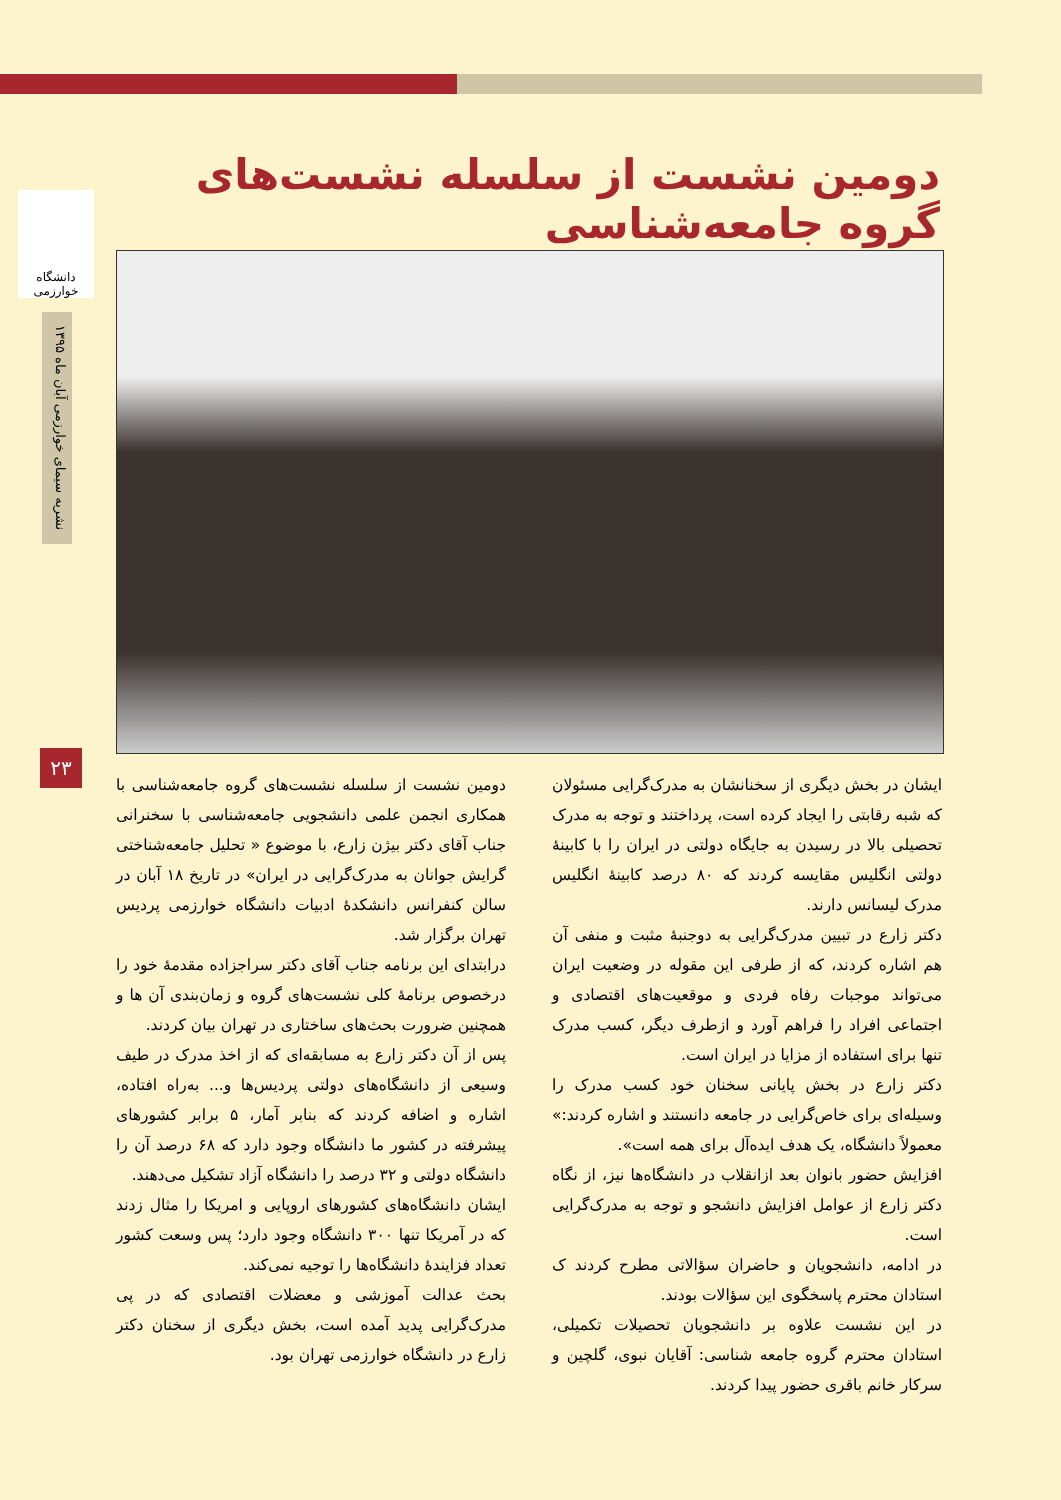دانشگاه خوارزمی
نشریه سیمای خوارزمی آبان ماه ۱۳۹۵
۲۳
دومین نشست از سلسله نشست‌های گروه جامعه‌شناسی
دومین نشست از سلسله نشست‌های گروه جامعه‌شناسی با همکاری انجمن علمی دانشجویی جامعه‌شناسی با سخنرانی جناب آقای دکتر بیژن زارع، با موضوع « تحلیل جامعه‌شناختی گرایش جوانان به مدرک‌گرایی در ایران» در تاریخ ۱۸ آبان در سالن کنفرانس دانشکدهٔ ادبیات دانشگاه خوارزمی پردیس تهران برگزار شد.
درابتدای این برنامه جناب آقای دکتر سراجزاده مقدمهٔ خود را درخصوص برنامهٔ کلی نشست‌های گروه و زمان‌بندی آن ها و همچنین ضرورت بحث‌های ساختاری در تهران بیان کردند.
پس از آن دکتر زارع به مسابقه‌ای که از اخذ مدرک در طیف وسیعی از دانشگاه‌های دولتی پردیس‌ها و... به‌راه افتاده، اشاره و اضافه کردند که بنابر آمار، ۵ برابر کشورهای پیشرفته در کشور ما دانشگاه وجود دارد که ۶۸ درصد آن را دانشگاه دولتی و ۳۲ درصد را دانشگاه آزاد تشکیل می‌دهند.
ایشان دانشگاه‌های کشورهای اروپایی و امریکا را مثال زدند که در آمریکا تنها ۳۰۰ دانشگاه وجود دارد؛ پس وسعت کشور تعداد فزایندهٔ دانشگاه‌ها را توجیه نمی‌کند.
بحث عدالت آموزشی و معضلات اقتصادی که در پی مدرک‌گرایی پدید آمده است، بخش دیگری از سخنان دکتر زارع در دانشگاه خوارزمی تهران بود.
ایشان در بخش دیگری از سخنانشان به مدرک‌گرایی مسئولان که شبه رقابتی را ایجاد کرده است، پرداختند و توجه به مدرک تحصیلی بالا در رسیدن به جایگاه دولتی در ایران را با کابینهٔ دولتی انگلیس مقایسه کردند که ۸۰ درصد کابینهٔ انگلیس مدرک لیسانس دارند.
دکتر زارع در تبیین مدرک‌گرایی به دوجنبهٔ مثبت و منفی آن هم اشاره کردند، که از طرفی این مقوله در وضعیت ایران می‌تواند موجبات رفاه فردی و موقعیت‌های اقتصادی و اجتماعی افراد را فراهم آورد و ازطرف دیگر، کسب مدرک تنها برای استفاده از مزایا در ایران است.
دکتر زارع در بخش پایانی سخنان خود کسب مدرک را وسیله‌ای برای خاص‌گرایی در جامعه دانستند و اشاره کردند:» معمولاً دانشگاه، یک هدف ایده‌آل برای همه است».
افزایش حضور بانوان بعد ازانقلاب در دانشگاه‌ها نیز، از نگاه دکتر زارع از عوامل افزایش دانشجو و توجه به مدرک‌گرایی است.
در ادامه، دانشجویان و حاضران سؤالاتی مطرح کردند ک استادان محترم پاسخگوی این سؤالات بودند.
در این نشست علاوه بر دانشجویان تحصیلات تکمیلی، استادان محترم گروه جامعه شناسی: آقایان نبوی، گلچین و سرکار خانم باقری حضور پیدا کردند.